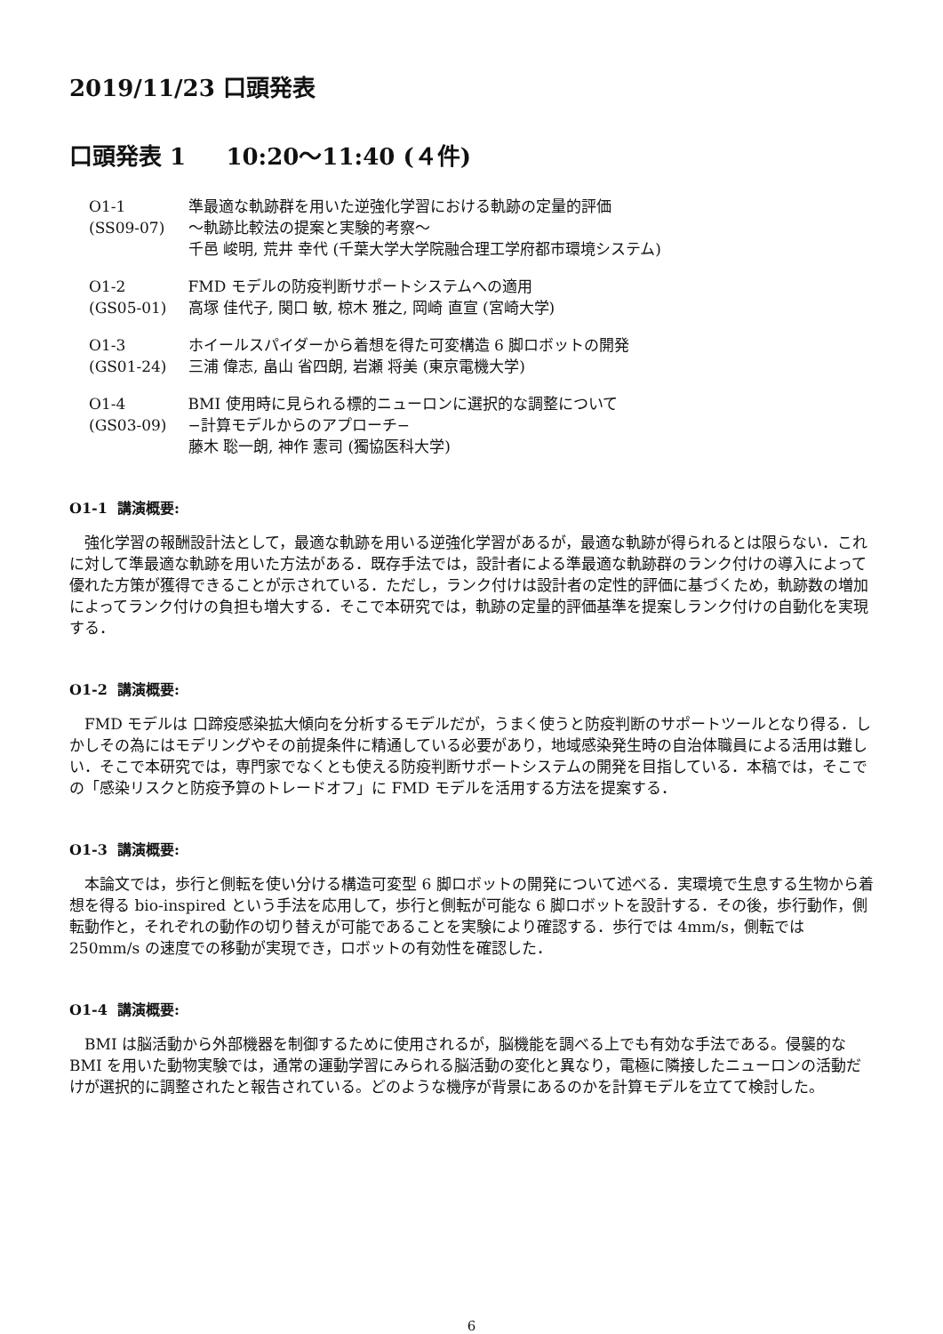2019/11/23 口頭発表
口頭発表 1 10:20〜11:40 (４件)
| O1-1 (SS09-07) | 準最適な軌跡群を用いた逆強化学習における軌跡の定量的評価 〜軌跡比較法の提案と実験的考察〜 千邑 峻明, 荒井 幸代 (千葉大学大学院融合理工学府都市環境システム) |
| O1-2 (GS05-01) | FMD モデルの防疫判断サポートシステムへの適用 高塚 佳代子, 関口 敏, 椋木 雅之, 岡崎 直宣 (宮崎大学) |
| O1-3 (GS01-24) | ホイールスパイダーから着想を得た可変構造 6 脚ロボットの開発 三浦 偉志, 畠山 省四朗, 岩瀬 将美 (東京電機大学) |
| O1-4 (GS03-09) | BMI 使用時に見られる標的ニューロンに選択的な調整について −計算モデルからのアプローチ− 藤木 聡一朗, 神作 憲司 (獨協医科大学) |
O1-1 講演概要:
強化学習の報酬設計法として，最適な軌跡を用いる逆強化学習があるが，最適な軌跡が得られるとは限らない．これに対して準最適な軌跡を用いた方法がある．既存手法では，設計者による準最適な軌跡群のランク付けの導入によって優れた方策が獲得できることが示されている．ただし，ランク付けは設計者の定性的評価に基づくため，軌跡数の増加によってランク付けの負担も増大する．そこで本研究では，軌跡の定量的評価基準を提案しランク付けの自動化を実現する．
O1-2 講演概要:
FMD モデルは 口蹄疫感染拡大傾向を分析するモデルだが，うまく使うと防疫判断のサポートツールとなり得る．しかしその為にはモデリングやその前提条件に精通している必要があり，地域感染発生時の自治体職員による活用は難しい．そこで本研究では，専門家でなくとも使える防疫判断サポートシステムの開発を目指している．本稿では，そこでの「感染リスクと防疫予算のトレードオフ」に FMD モデルを活用する方法を提案する．
O1-3 講演概要:
本論文では，歩行と側転を使い分ける構造可変型 6 脚ロボットの開発について述べる．実環境で生息する生物から着想を得る bio-inspired という手法を応用して，歩行と側転が可能な 6 脚ロボットを設計する．その後，歩行動作，側転動作と，それぞれの動作の切り替えが可能であることを実験により確認する．歩行では 4mm/s，側転では 250mm/s の速度での移動が実現でき，ロボットの有効性を確認した．
O1-4 講演概要:
BMI は脳活動から外部機器を制御するために使用されるが，脳機能を調べる上でも有効な手法である。侵襲的な BMI を用いた動物実験では，通常の運動学習にみられる脳活動の変化と異なり，電極に隣接したニューロンの活動だけが選択的に調整されたと報告されている。どのような機序が背景にあるのかを計算モデルを立てて検討した。
6